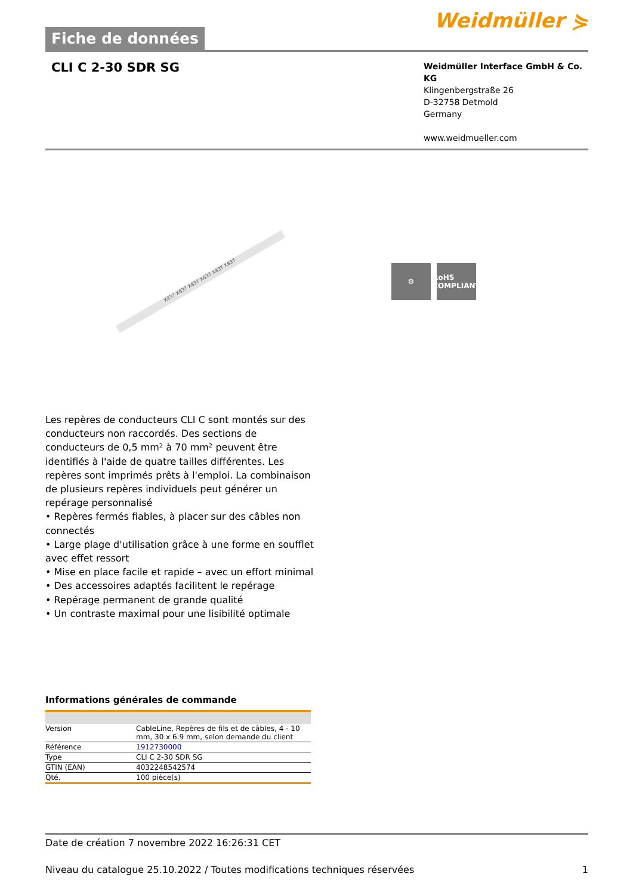Fiche de données
Weidmüller ⋟
CLI C 2-30 SDR SG
Weidmüller Interface GmbH & Co. KG
Klingenbergstraße 26
D-32758 Detmold
Germany
www.weidmueller.com
X837 X837 X837 X837 X837 X837
⚙ RoHS
COMPLIANT
Les repères de conducteurs CLI C sont montés sur des conducteurs non raccordés. Des sections de conducteurs de 0,5 mm² à 70 mm² peuvent être identifiés à l'aide de quatre tailles différentes. Les repères sont imprimés prêts à l'emploi. La combinaison de plusieurs repères individuels peut générer un repérage personnalisé
• Repères fermés fiables, à placer sur des câbles non connectés
• Large plage d'utilisation grâce à une forme en soufflet avec effet ressort
• Mise en place facile et rapide – avec un effort minimal
• Des accessoires adaptés facilitent le repérage
• Repérage permanent de grande qualité
• Un contraste maximal pour une lisibilité optimale
Informations générales de commande
| Version | CableLine, Repères de fils et de câbles, 4 - 10 mm, 30 x 6.9 mm, selon demande du client |
| Référence | 1912730000 |
| Type | CLI C 2-30 SDR SG |
| GTIN (EAN) | 4032248542574 |
| Qté. | 100 pièce(s) |
Date de création 7 novembre 2022 16:26:31 CET
Niveau du catalogue 25.10.2022 / Toutes modifications techniques réservées 1